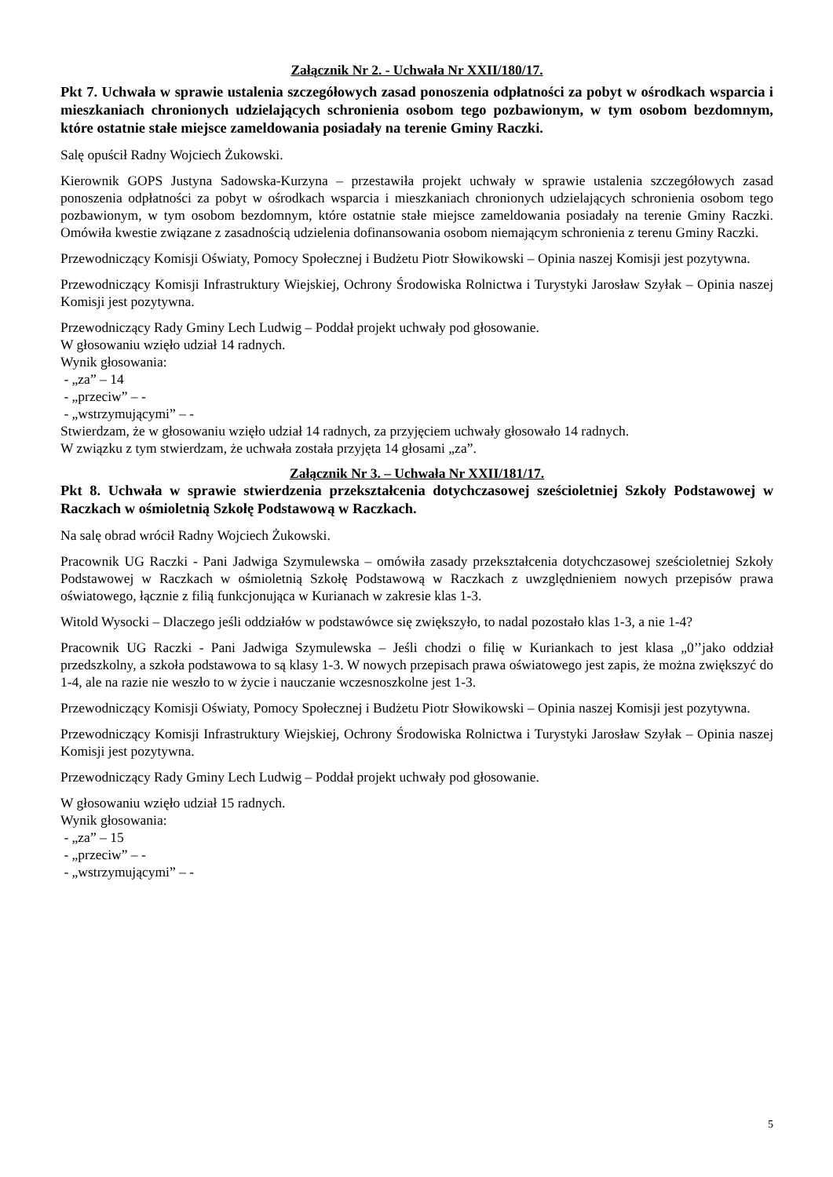Załącznik Nr 2. - Uchwała Nr XXII/180/17.
Pkt 7. Uchwała w sprawie ustalenia szczegółowych zasad ponoszenia odpłatności za pobyt w ośrodkach wsparcia i mieszkaniach chronionych udzielających schronienia osobom tego pozbawionym, w tym osobom bezdomnym, które ostatnie stałe miejsce zameldowania posiadały na terenie Gminy Raczki.
Salę opuścił Radny Wojciech Żukowski.
Kierownik GOPS Justyna Sadowska-Kurzyna – przestawiła projekt uchwały w sprawie ustalenia szczegółowych zasad ponoszenia odpłatności za pobyt w ośrodkach wsparcia i mieszkaniach chronionych udzielających schronienia osobom tego pozbawionym, w tym osobom bezdomnym, które ostatnie stałe miejsce zameldowania posiadały na terenie Gminy Raczki. Omówiła kwestie związane z zasadnością udzielenia dofinansowania osobom niemającym schronienia z terenu Gminy Raczki.
Przewodniczący Komisji Oświaty, Pomocy Społecznej i Budżetu Piotr Słowikowski – Opinia naszej Komisji jest pozytywna.
Przewodniczący Komisji Infrastruktury Wiejskiej, Ochrony Środowiska Rolnictwa i Turystyki Jarosław Szyłak – Opinia naszej Komisji jest pozytywna.
Przewodniczący Rady Gminy Lech Ludwig – Poddał projekt uchwały pod głosowanie.
W głosowaniu wzięło udział 14 radnych.
Wynik głosowania:
- „za” – 14
- „przeciw” – -
- „wstrzymującymi” – -
Stwierdzam, że w głosowaniu wzięło udział 14 radnych, za przyjęciem uchwały głosowało 14 radnych.
W związku z tym stwierdzam, że uchwała została przyjęta 14 głosami „za”.
Załącznik Nr 3. – Uchwała Nr XXII/181/17.
Pkt 8. Uchwała w sprawie stwierdzenia przekształcenia dotychczasowej sześcioletniej Szkoły Podstawowej w Raczkach w ośmioletnią Szkołę Podstawową w Raczkach.
Na salę obrad wrócił Radny Wojciech Żukowski.
Pracownik UG Raczki - Pani Jadwiga Szymulewska – omówiła zasady przekształcenia dotychczasowej sześcioletniej Szkoły Podstawowej w Raczkach w ośmioletnią Szkołę Podstawową w Raczkach z uwzględnieniem nowych przepisów prawa oświatowego, łącznie z filią funkcjonująca w Kurianach w zakresie klas 1-3.
Witold Wysocki – Dlaczego jeśli oddziałów w podstawówce się zwiększyło, to nadal pozostało klas 1-3, a nie 1-4?
Pracownik UG Raczki - Pani Jadwiga Szymulewska – Jeśli chodzi o filię w Kuriankach to jest klasa „0’’jako oddział przedszkolny, a szkoła podstawowa to są klasy 1-3. W nowych przepisach prawa oświatowego jest zapis, że można zwiększyć do 1-4, ale na razie nie weszło to w życie i nauczanie wczesnoszkolne jest 1-3.
Przewodniczący Komisji Oświaty, Pomocy Społecznej i Budżetu Piotr Słowikowski – Opinia naszej Komisji jest pozytywna.
Przewodniczący Komisji Infrastruktury Wiejskiej, Ochrony Środowiska Rolnictwa i Turystyki Jarosław Szyłak – Opinia naszej Komisji jest pozytywna.
Przewodniczący Rady Gminy Lech Ludwig – Poddał projekt uchwały pod głosowanie.
W głosowaniu wzięło udział 15 radnych.
Wynik głosowania:
- „za” – 15
- „przeciw” – -
- „wstrzymującymi” – -
5